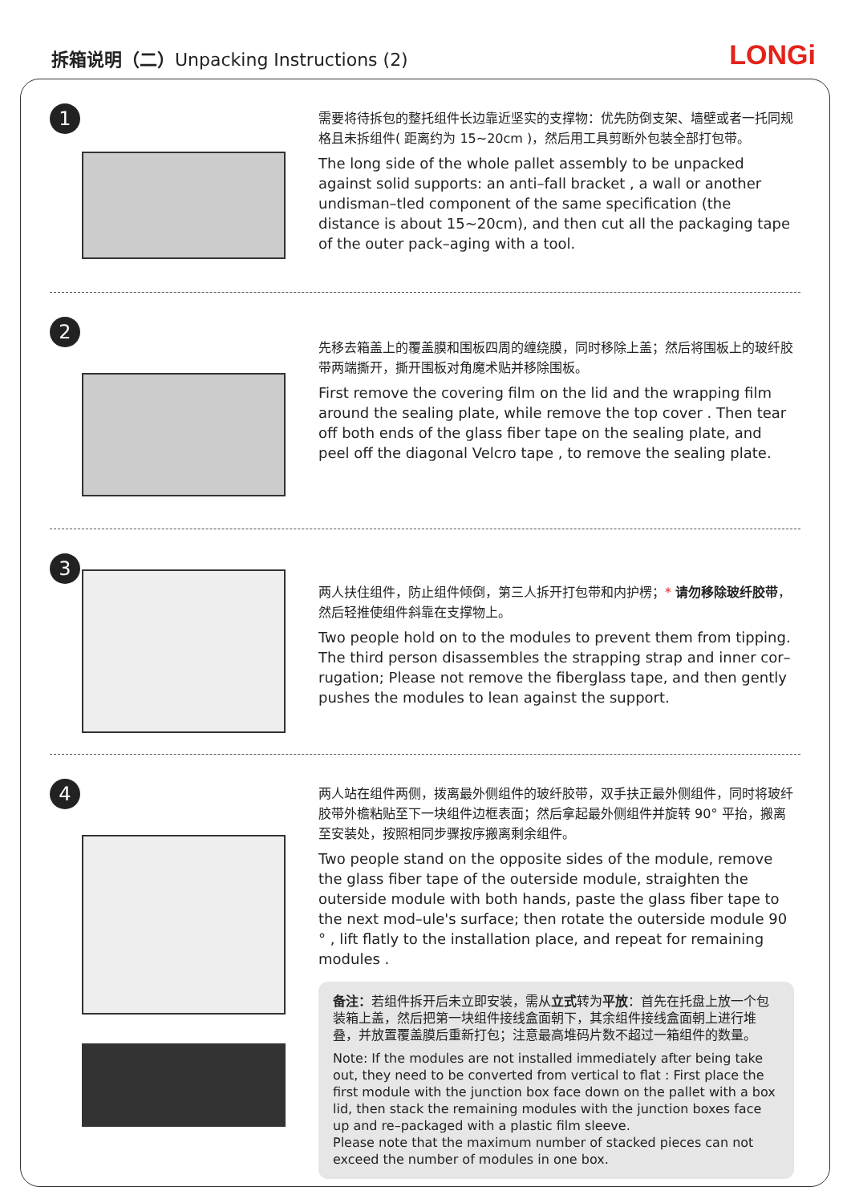拆箱说明（二）Unpacking Instructions (2)
LONGi
1
需要将待拆包的整托组件长边靠近坚实的支撑物：优先防倒支架、墙壁或者一托同规格且未拆组件( 距离约为 15~20cm )，然后用工具剪断外包装全部打包带。
The long side of the whole pallet assembly to be unpacked against solid supports: an anti–fall bracket , a wall or another undisman–tled component of the same specification (the distance is about 15~20cm), and then cut all the packaging tape of the outer pack–aging with a tool.
2
先移去箱盖上的覆盖膜和围板四周的缠绕膜，同时移除上盖；然后将围板上的玻纤胶带两端撕开，撕开围板对角魔术贴并移除围板。
First remove the covering film on the lid and the wrapping film around the sealing plate, while remove the top cover . Then tear off both ends of the glass fiber tape on the sealing plate, and peel off the diagonal Velcro tape , to remove the sealing plate.
3
两人扶住组件，防止组件倾倒，第三人拆开打包带和内护楞；* 请勿移除玻纤胶带，然后轻推使组件斜靠在支撑物上。
Two people hold on to the modules to prevent them from tipping. The third person disassembles the strapping strap and inner cor–rugation; Please not remove the fiberglass tape, and then gently pushes the modules to lean against the support.
4
两人站在组件两侧，拨离最外侧组件的玻纤胶带，双手扶正最外侧组件，同时将玻纤胶带外檐粘贴至下一块组件边框表面；然后拿起最外侧组件并旋转 90° 平抬，搬离至安装处，按照相同步骤按序搬离剩余组件。
Two people stand on the opposite sides of the module, remove the glass fiber tape of the outerside module, straighten the outerside module with both hands, paste the glass fiber tape to the next mod–ule's surface; then rotate the outerside module 90 ° , lift flatly to the installation place, and repeat for remaining modules .
备注：若组件拆开后未立即安装，需从立式转为平放：首先在托盘上放一个包装箱上盖，然后把第一块组件接线盒面朝下，其余组件接线盒面朝上进行堆叠，并放置覆盖膜后重新打包；注意最高堆码片数不超过一箱组件的数量。
Note: If the modules are not installed immediately after being take out, they need to be converted from vertical to flat : First place the first module with the junction box face down on the pallet with a box lid, then stack the remaining modules with the junction boxes face up and re–packaged with a plastic film sleeve.
Please note that the maximum number of stacked pieces can not exceed the number of modules in one box.